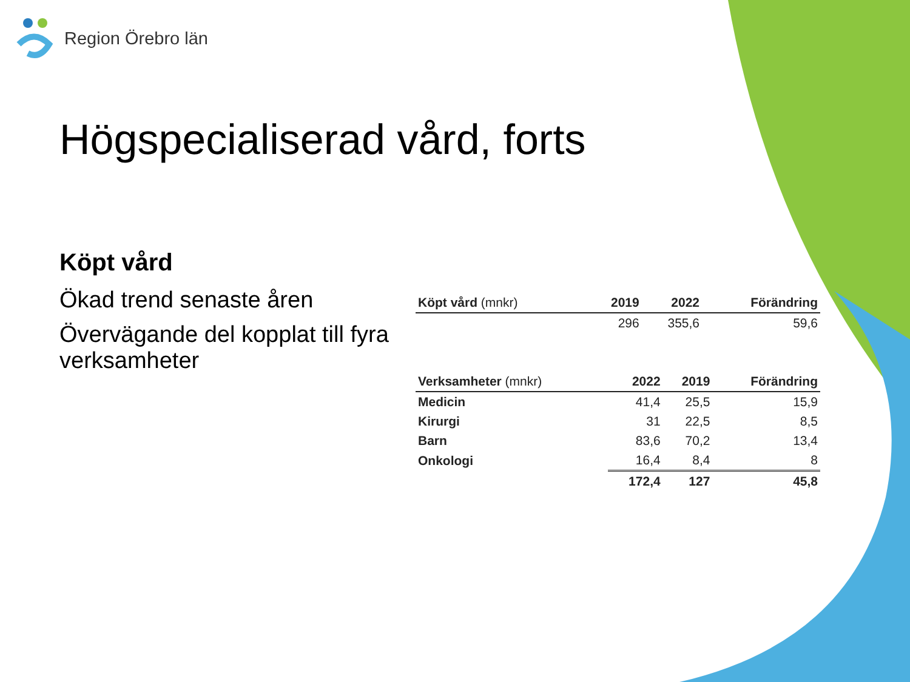Region Örebro län
Högspecialiserad vård, forts
Köpt vård
Ökad trend senaste åren
Övervägande del kopplat till fyra verksamheter
| Köpt vård (mnkr) | 2019 | 2022 | Förändring |
| --- | --- | --- | --- |
| | 296 | 355,6 | 59,6 |
| Verksamheter (mnkr) | 2022 | 2019 | Förändring |
| --- | --- | --- | --- |
| Medicin | 41,4 | 25,5 | 15,9 |
| Kirurgi | 31 | 22,5 | 8,5 |
| Barn | 83,6 | 70,2 | 13,4 |
| Onkologi | 16,4 | 8,4 | 8 |
| | 172,4 | 127 | 45,8 |